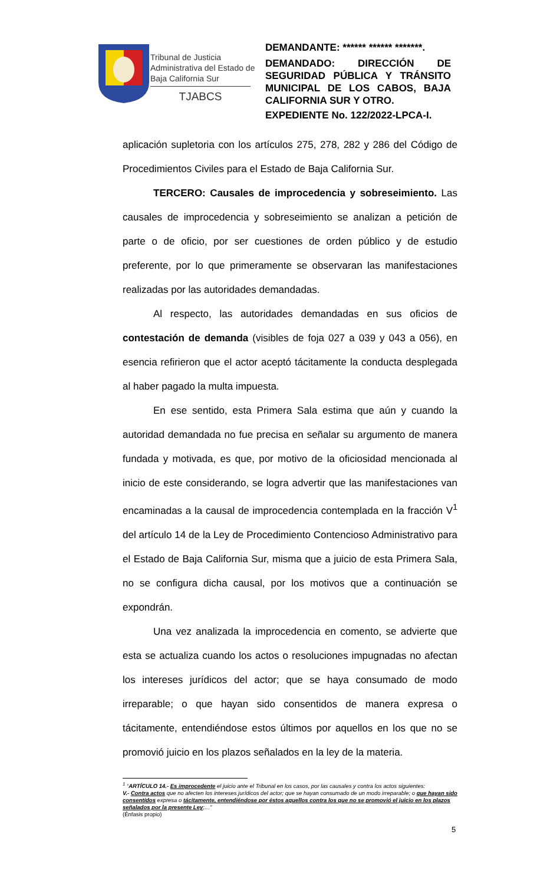Tribunal de Justicia Administrativa del Estado de Baja California Sur
TJABCS
DEMANDANTE: ****** ****** *******.
DEMANDADO: DIRECCIÓN DE SEGURIDAD PÚBLICA Y TRÁNSITO MUNICIPAL DE LOS CABOS, BAJA CALIFORNIA SUR Y OTRO.
EXPEDIENTE No. 122/2022-LPCA-I.
aplicación supletoria con los artículos 275, 278, 282 y 286 del Código de Procedimientos Civiles para el Estado de Baja California Sur.
TERCERO: Causales de improcedencia y sobreseimiento. Las causales de improcedencia y sobreseimiento se analizan a petición de parte o de oficio, por ser cuestiones de orden público y de estudio preferente, por lo que primeramente se observaran las manifestaciones realizadas por las autoridades demandadas.
Al respecto, las autoridades demandadas en sus oficios de contestación de demanda (visibles de foja 027 a 039 y 043 a 056), en esencia refirieron que el actor aceptó tácitamente la conducta desplegada al haber pagado la multa impuesta.
En ese sentido, esta Primera Sala estima que aún y cuando la autoridad demandada no fue precisa en señalar su argumento de manera fundada y motivada, es que, por motivo de la oficiosidad mencionada al inicio de este considerando, se logra advertir que las manifestaciones van encaminadas a la causal de improcedencia contemplada en la fracción V<sup>1</sup> del artículo 14 de la Ley de Procedimiento Contencioso Administrativo para el Estado de Baja California Sur, misma que a juicio de esta Primera Sala, no se configura dicha causal, por los motivos que a continuación se expondrán.
Una vez analizada la improcedencia en comento, se advierte que esta se actualiza cuando los actos o resoluciones impugnadas no afectan los intereses jurídicos del actor; que se haya consumado de modo irreparable; o que hayan sido consentidos de manera expresa o tácitamente, entendiéndose estos últimos por aquellos en los que no se promovió juicio en los plazos señalados en la ley de la materia.
<sup>1</sup> “ARTÍCULO 14.- Es improcedente el juicio ante el Tribunal en los casos, por las causales y contra los actos siguientes:
V.- Contra actos que no afecten los intereses jurídicos del actor; que se hayan consumado de un modo irreparable; o que hayan sido consentidos expresa o tácitamente, entendiéndose por éstos aquellos contra los que no se promovió el juicio en los plazos señalados por la presente Ley;…”
(Énfasis propio)
5